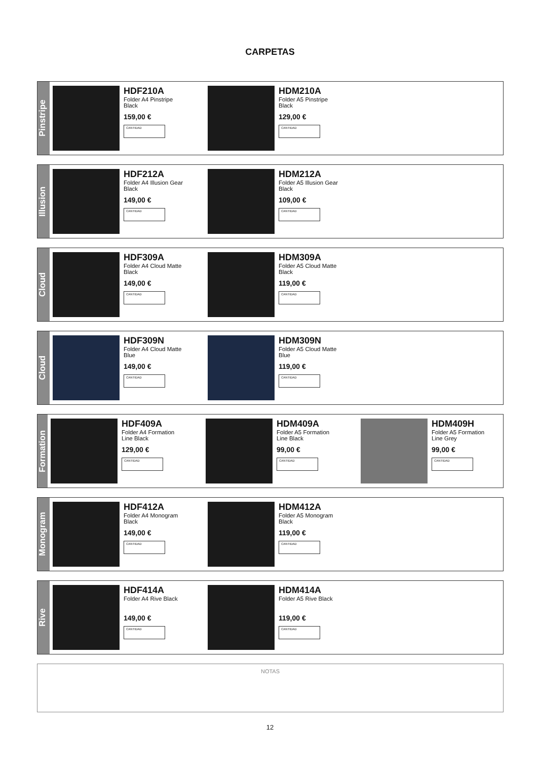CARPETAS
Pinstripe
HDF210A
Folder A4 Pinstripe Black
159,00 €
CANTIDAD
HDM210A
Folder A5 Pinstripe Black
129,00 €
CANTIDAD
Illusion
HDF212A
Folder A4 Illusion Gear Black
149,00 €
CANTIDAD
HDM212A
Folder A5 Illusion Gear Black
109,00 €
CANTIDAD
Cloud
HDF309A
Folder A4 Cloud Matte Black
149,00 €
CANTIDAD
HDM309A
Folder A5 Cloud Matte Black
119,00 €
CANTIDAD
Cloud
HDF309N
Folder A4 Cloud Matte Blue
149,00 €
CANTIDAD
HDM309N
Folder A5 Cloud Matte Blue
119,00 €
CANTIDAD
Formation
HDF409A
Folder A4 Formation Line Black
129,00 €
CANTIDAD
HDM409A
Folder A5 Formation Line Black
99,00 €
CANTIDAD
HDM409H
Folder A5 Formation Line Grey
99,00 €
CANTIDAD
Monogram
HDF412A
Folder A4 Monogram Black
149,00 €
CANTIDAD
HDM412A
Folder A5 Monogram Black
119,00 €
CANTIDAD
Rive
HDF414A
Folder A4 Rive Black
149,00 €
CANTIDAD
HDM414A
Folder A5 Rive Black
119,00 €
CANTIDAD
NOTAS
12